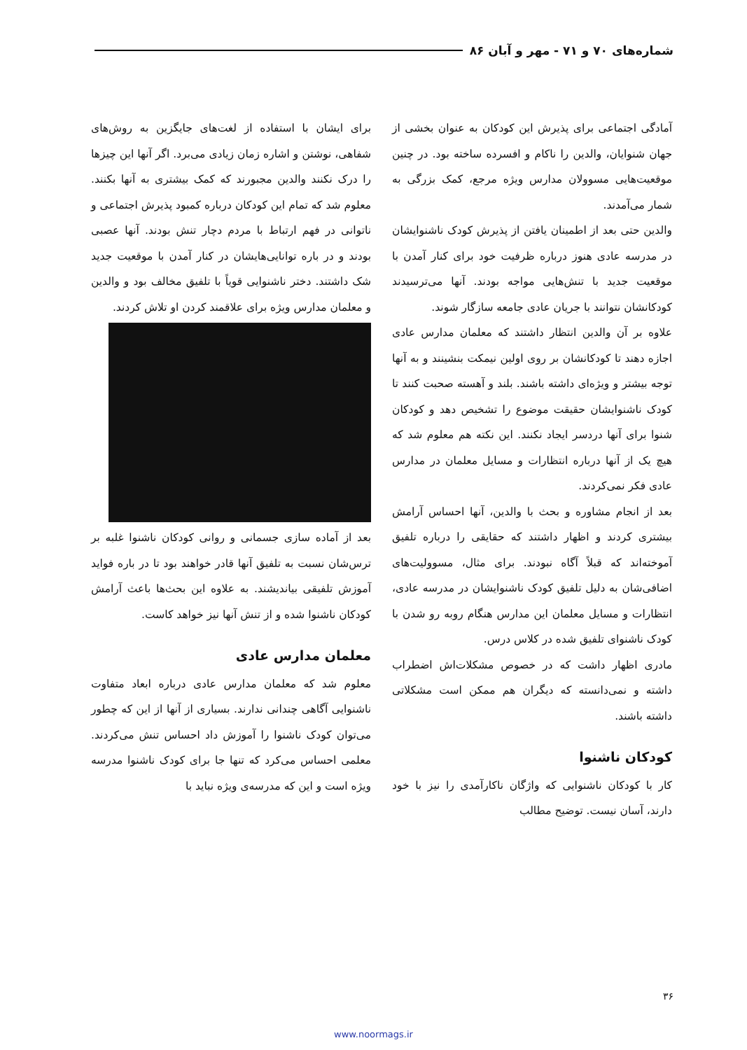شماره‌های ۷۰ و ۷۱ - مهر و آبان ۸۶
آمادگی اجتماعی برای پذیرش این کودکان به عنوان بخشی از جهان شنوایان، والدین را ناکام و افسرده ساخته بود. در چنین موقعیت‌هایی مسوولان مدارس ویژه مرجع، کمک بزرگی به شمار می‌آمدند.
والدین حتی بعد از اطمینان یافتن از پذیرش کودک ناشنوایشان در مدرسه عادی هنوز درباره ظرفیت خود برای کنار آمدن با موقعیت جدید با تنش‌هایی مواجه بودند. آنها می‌ترسیدند کودکانشان نتوانند با جریان عادی جامعه سازگار شوند.
علاوه بر آن والدین انتظار داشتند که معلمان مدارس عادی اجازه دهند تا کودکانشان بر روی اولین نیمکت بنشینند و به آنها توجه بیشتر و ویژه‌ای داشته باشند. بلند و آهسته صحبت کنند تا کودک ناشنوایشان حقیقت موضوع را تشخیص دهد و کودکان شنوا برای آنها دردسر ایجاد نکنند. این نکته هم معلوم شد که هیچ یک از آنها درباره انتظارات و مسایل معلمان در مدارس عادی فکر نمی‌کردند.
بعد از انجام مشاوره و بحث با والدین، آنها احساس آرامش بیشتری کردند و اظهار داشتند که حقایقی را درباره تلفیق آموخته‌اند که قبلاً آگاه نبودند. برای مثال، مسوولیت‌های اضافی‌شان به دلیل تلفیق کودک ناشنوایشان در مدرسه عادی، انتظارات و مسایل معلمان این مدارس هنگام روبه رو شدن با کودک ناشنوای تلفیق شده در کلاس درس.
مادری اظهار داشت که در خصوص مشکلات‌اش اضطراب داشته و نمی‌دانسته که دیگران هم ممکن است مشکلاتی داشته باشند.
کودکان ناشنوا
کار با کودکان ناشنوایی که واژگان ناکارآمدی را نیز با خود دارند، آسان نیست. توضیح مطالب
برای ایشان با استفاده از لغت‌های جایگزین به روش‌های شفاهی، نوشتن و اشاره زمان زیادی می‌برد. اگر آنها این چیزها را درک نکنند والدین مجبورند که کمک بیشتری به آنها بکنند. معلوم شد که تمام این کودکان درباره کمبود پذیرش اجتماعی و ناتوانی در فهم ارتباط با مردم دچار تنش بودند. آنها عصبی بودند و در باره توانایی‌هایشان در کنار آمدن با موقعیت جدید شک داشتند. دختر ناشنوایی قویاً با تلفیق مخالف بود و والدین و معلمان مدارس ویژه برای علاقمند کردن او تلاش کردند.
بعد از آماده سازی جسمانی و روانی کودکان ناشنوا غلبه بر ترس‌شان نسبت به تلفیق آنها قادر خواهند بود تا در باره فواید آموزش تلفیقی بیاندیشند. به علاوه این بحث‌ها باعث آرامش کودکان ناشنوا شده و از تنش آنها نیز خواهد کاست.
معلمان مدارس عادی
معلوم شد که معلمان مدارس عادی درباره ابعاد متفاوت ناشنوایی آگاهی چندانی ندارند. بسیاری از آنها از این که چطور می‌توان کودک ناشنوا را آموزش داد احساس تنش می‌کردند. معلمی احساس می‌کرد که تنها جا برای کودک ناشنوا مدرسه ویژه است و این که مدرسه‌ی ویژه نباید با
۳۶
www.noormags.ir